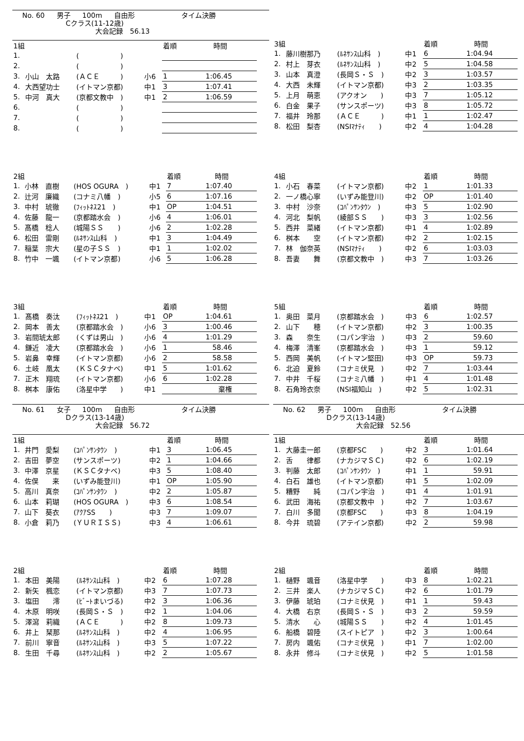No. 60 男子 100m 自由形 タイム決勝
Cクラス(11-12歳)
大会記録　56.13
| 1組 | | | | 着順 | 時間 |
| 1. | | ( ) | | | |
| 2. | | ( ) | | | |
| 3. | 小山 太路 | (ＡＣＥ ) | 小6 | 1 | 1:06.45 |
| 4. | 大西望功士 | (イトマン京都) | 中1 | 3 | 1:07.41 |
| 5. | 中河 真大 | (京都文教中 ) | 中1 | 2 | 1:06.59 |
| 6. | | ( ) | | | |
| 7. | | ( ) | | | |
| 8. | | ( ) | | | |
| 3組 | | | | 着順 | 時間 |
| 1. | 藤川樹那乃 | (ﾙﾈｻﾝｽ山科 ) | 中1 | 6 | 1:04.94 |
| 2. | 村上 芽衣 | (ﾙﾈｻﾝｽ山科 ) | 中2 | 5 | 1:04.58 |
| 3. | 山本 真澄 | (長岡Ｓ・Ｓ ) | 中2 | 3 | 1:03.57 |
| 4. | 大西 未輝 | (イトマン京都) | 中3 | 2 | 1:03.35 |
| 5. | 上月 萌恵 | (アクオン ) | 中3 | 7 | 1:05.12 |
| 6. | 白金 果子 | (サンスポーツ) | 中3 | 8 | 1:05.72 |
| 7. | 福井 玲那 | (ＡＣＥ ) | 中1 | 1 | 1:02.47 |
| 8. | 松田 梨杏 | (NSIﾏﾅﾃｨ ) | 中2 | 4 | 1:04.28 |
| 2組 | | | | 着順 | 時間 |
| 1. | 小林 直樹 | (HOS OGURA ) | 中1 | 7 | 1:07.40 |
| 2. | 辻河 廉織 | (コナミ八幡 ) | 小5 | 6 | 1:07.16 |
| 3. | 中村 琥徹 | (ﾌｨｯﾄﾈｽ21 ) | 中1 | OP | 1:04.51 |
| 4. | 佐藤 龍一 | (京都踏水会 ) | 小6 | 4 | 1:06.01 |
| 5. | 髙橋 稔人 | (城陽ＳＳ ) | 小6 | 2 | 1:02.28 |
| 6. | 松田 雷剛 | (ﾙﾈｻﾝｽ山科 ) | 中1 | 3 | 1:04.49 |
| 7. | 稲葉 宗大 | (星の子ＳＳ ) | 中1 | 1 | 1:02.02 |
| 8. | 竹中 一颯 | (イトマン京都) | 小6 | 5 | 1:06.28 |
| 4組 | | | | 着順 | 時間 |
| 1. | 小石 春菜 | (イトマン京都) | 中2 | 1 | 1:01.33 |
| 2. | 一ノ橋心寧 | (いずみ能登川) | 中2 | OP | 1:01.40 |
| 3. | 中村 沙奈 | (ｺﾊﾟﾝｻﾝﾀｳﾝ ) | 中3 | 5 | 1:02.90 |
| 4. | 河北 梨帆 | (綾部ＳＳ ) | 中3 | 3 | 1:02.56 |
| 5. | 西井 菜緒 | (イトマン京都) | 中1 | 4 | 1:02.89 |
| 6. | 桝本 空 | (イトマン京都) | 中2 | 2 | 1:02.15 |
| 7. | 林 伽奈英 | (NSIﾏﾅﾃｨ ) | 中2 | 6 | 1:03.03 |
| 8. | 吾妻 舞 | (京都文教中 ) | 中3 | 7 | 1:03.26 |
| 3組 | | | | 着順 | 時間 |
| 1. | 髙橋 奏汰 | (ﾌｨｯﾄﾈｽ21 ) | 中1 | OP | 1:04.61 |
| 2. | 岡本 善太 | (京都踏水会 ) | 小6 | 3 | 1:00.46 |
| 3. | 岩間琥太郎 | (くずは男山 ) | 小6 | 4 | 1:01.29 |
| 4. | 鎌近 凌大 | (京都踏水会 ) | 小6 | 1 | 58.46 |
| 5. | 岩鼻 幸輝 | (イトマン京都) | 小6 | 2 | 58.58 |
| 6. | 土岐 凰太 | (ＫＳＣタナベ) | 中1 | 5 | 1:01.62 |
| 7. | 正木 翔琉 | (イトマン京都) | 小6 | 6 | 1:02.28 |
| 8. | 桝本 康佑 | (洛星中学 ) | 中1 | | 棄権 |
| 5組 | | | | 着順 | 時間 |
| 1. | 奥田 菜月 | (京都踏水会 ) | 中3 | 6 | 1:02.57 |
| 2. | 山下 穂 | (イトマン京都) | 中2 | 3 | 1:00.35 |
| 3. | 森 奈生 | (コパン宇治 ) | 中3 | 2 | 59.60 |
| 4. | 梅澤 清峯 | (京都踏水会 ) | 中3 | 1 | 59.12 |
| 5. | 西岡 美帆 | (イトマン堅田) | 中3 | OP | 59.73 |
| 6. | 北迫 夏鈴 | (コナミ伏見 ) | 中2 | 7 | 1:03.44 |
| 7. | 中井 千桜 | (コナミ八幡 ) | 中1 | 4 | 1:01.48 |
| 8. | 石角玲衣奈 | (NSI福知山 ) | 中2 | 5 | 1:02.31 |
No. 61 女子 100m 自由形 タイム決勝
Dクラス(13-14歳)
大会記録　56.72
| 1組 | | | | 着順 | 時間 |
| 1. | 井門 愛梨 | (ｺﾊﾟﾝｻﾝﾀｳﾝ ) | 中1 | 3 | 1:06.45 |
| 2. | 吉田 夢空 | (サンスポーツ) | 中2 | 1 | 1:04.66 |
| 3. | 中澤 京星 | (ＫＳＣタナベ) | 中3 | 5 | 1:08.40 |
| 4. | 佐俣 来 | (いずみ能登川) | 中1 | OP | 1:05.90 |
| 5. | 高川 真奈 | (ｺﾊﾟﾝｻﾝﾀｳﾝ ) | 中2 | 2 | 1:05.87 |
| 6. | 山本 莉瑚 | (HOS OGURA ) | 中3 | 6 | 1:08.54 |
| 7. | 山下 葵衣 | (ｱｸｱSS ) | 中3 | 7 | 1:09.07 |
| 8. | 小倉 莉乃 | (ＹＵＲＩＳＳ) | 中3 | 4 | 1:06.61 |
| 2組 | | | | 着順 | 時間 |
| 1. | 本田 美陽 | (ﾙﾈｻﾝｽ山科 ) | 中2 | 6 | 1:07.28 |
| 2. | 新矢 楓恋 | (イトマン京都) | 中3 | 7 | 1:07.73 |
| 3. | 塩田 澪 | (ﾋﾞｰﾄまいづる) | 中2 | 3 | 1:06.36 |
| 4. | 木原 明咲 | (長岡Ｓ・Ｓ ) | 中2 | 1 | 1:04.06 |
| 5. | 澤瀉 莉織 | (ＡＣＥ ) | 中2 | 8 | 1:09.73 |
| 6. | 井上 栞那 | (ﾙﾈｻﾝｽ山科 ) | 中2 | 4 | 1:06.95 |
| 7. | 前川 寧音 | (ﾙﾈｻﾝｽ山科 ) | 中3 | 5 | 1:07.22 |
| 8. | 生田 千尋 | (ﾙﾈｻﾝｽ山科 ) | 中2 | 2 | 1:05.67 |
No. 62 男子 100m 自由形 タイム決勝
Dクラス(13-14歳)
大会記録　52.56
| 1組 | | | | 着順 | 時間 |
| 1. | 大藤圭一郎 | (京都FSC ) | 中2 | 3 | 1:01.64 |
| 2. | 舌 律都 | (ナカジマＳＣ) | 中2 | 6 | 1:02.19 |
| 3. | 判藤 太郎 | (ｺﾊﾟﾝｻﾝﾀｳﾝ ) | 中1 | 1 | 59.91 |
| 4. | 白石 雄也 | (イトマン京都) | 中1 | 5 | 1:02.09 |
| 5. | 糟野 純 | (コパン宇治 ) | 中1 | 4 | 1:01.91 |
| 6. | 武田 海祐 | (京都文教中 ) | 中2 | 7 | 1:03.67 |
| 7. | 白川 多聞 | (京都FSC ) | 中3 | 8 | 1:04.19 |
| 8. | 今井 琉碧 | (アテイン京都) | 中2 | 2 | 59.98 |
| 2組 | | | | 着順 | 時間 |
| 1. | 樋野 颯音 | (洛星中学 ) | 中3 | 8 | 1:02.21 |
| 2. | 三井 楽人 | (ナカジマＳＣ) | 中2 | 6 | 1:01.79 |
| 3. | 伊藤 琥珀 | (コナミ伏見 ) | 中1 | 1 | 59.43 |
| 4. | 大橋 右京 | (長岡Ｓ・Ｓ ) | 中3 | 2 | 59.59 |
| 5. | 清水 心 | (城陽ＳＳ ) | 中2 | 4 | 1:01.45 |
| 6. | 船橋 碧陸 | (スイトピア ) | 中2 | 3 | 1:00.64 |
| 7. | 房内 颯佑 | (コナミ伏見 ) | 中1 | 7 | 1:02.00 |
| 8. | 永井 修斗 | (コナミ伏見 ) | 中2 | 5 | 1:01.58 |